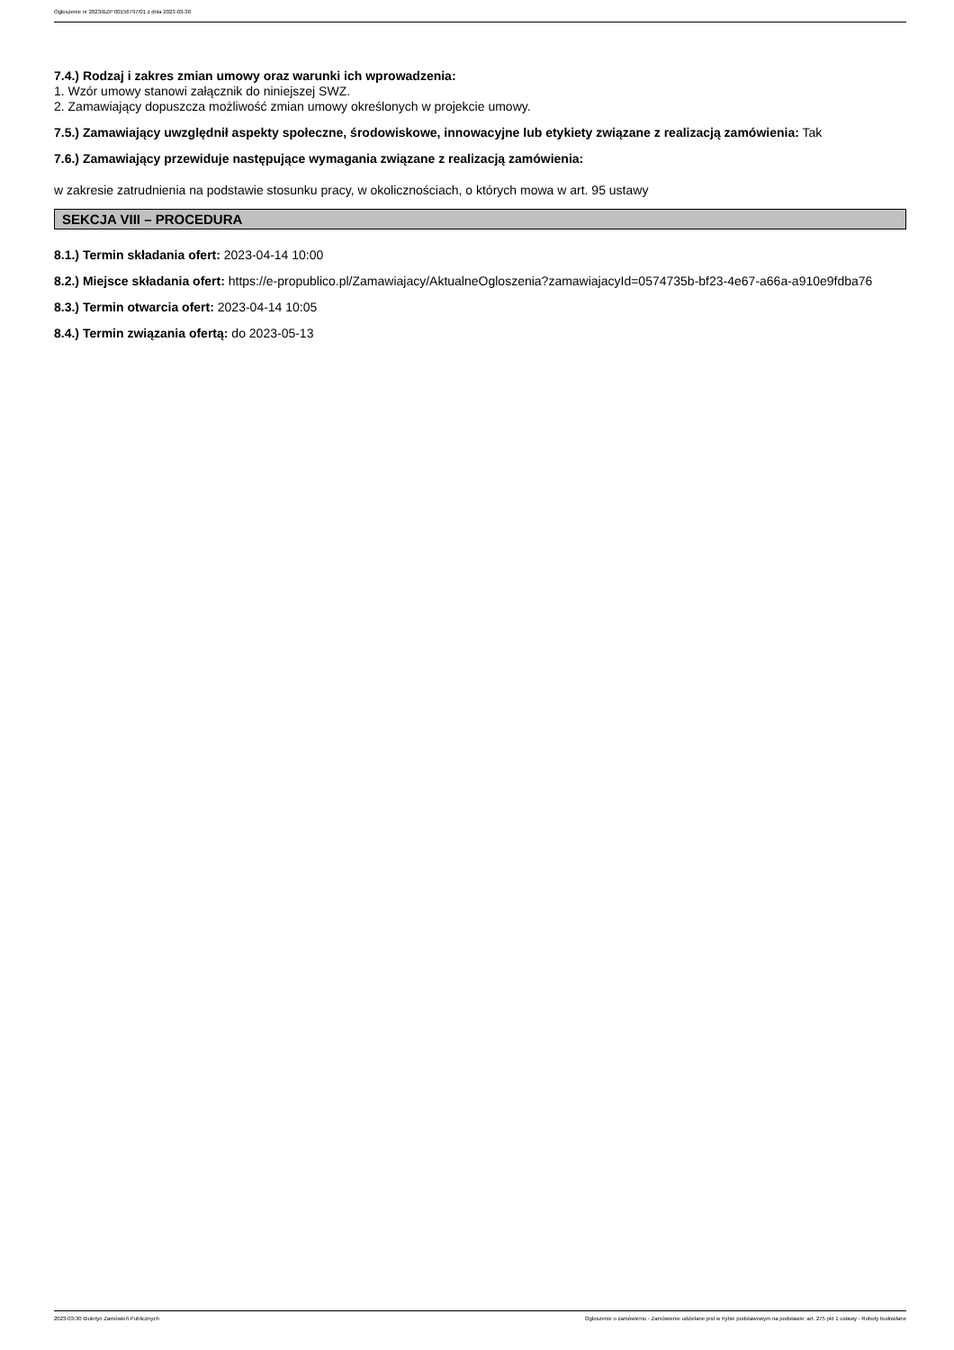Ogłoszenie nr 2023/BZP 00156797/01 z dnia 2023-03-30
7.4.) Rodzaj i zakres zmian umowy oraz warunki ich wprowadzenia:
1. Wzór umowy stanowi załącznik do niniejszej SWZ.
2. Zamawiający dopuszcza możliwość zmian umowy określonych w projekcie umowy.
7.5.) Zamawiający uwzględnił aspekty społeczne, środowiskowe, innowacyjne lub etykiety związane z realizacją zamówienia: Tak
7.6.) Zamawiający przewiduje następujące wymagania związane z realizacją zamówienia:
w zakresie zatrudnienia na podstawie stosunku pracy, w okolicznościach, o których mowa w art. 95 ustawy
SEKCJA VIII – PROCEDURA
8.1.) Termin składania ofert: 2023-04-14 10:00
8.2.) Miejsce składania ofert: https://e-propublico.pl/Zamawiajacy/AktualneOgloszenia?zamawiajacyId=0574735b-bf23-4e67-a66a-a910e9fdba76
8.3.) Termin otwarcia ofert: 2023-04-14 10:05
8.4.) Termin związania ofertą: do 2023-05-13
2023-03-30 Biuletyn Zamówień Publicznych Ogłoszenie o zamówieniu - Zamówienie udzielane jest w trybie podstawowym na podstawie: art. 275 pkt 1 ustawy - Roboty budowlane